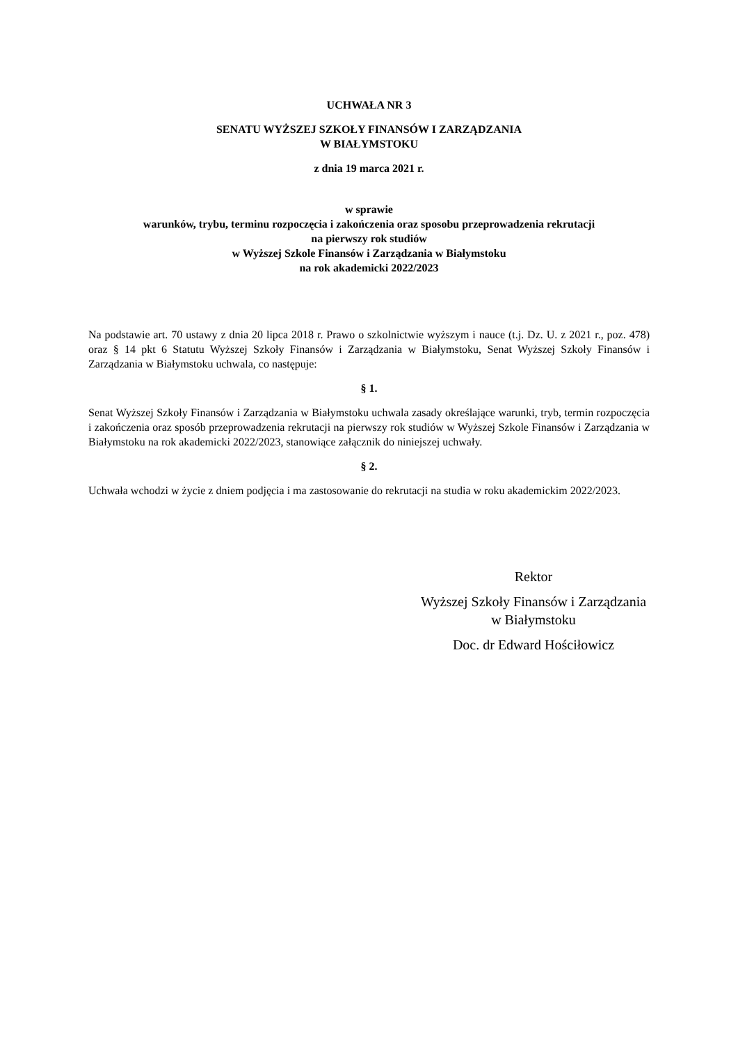UCHWAŁA NR 3
SENATU WYŻSZEJ SZKOŁY FINANSÓW I ZARZĄDZANIA
W BIAŁYMSTOKU
z dnia 19 marca 2021 r.
w sprawie
warunków, trybu, terminu rozpoczęcia i zakończenia oraz sposobu przeprowadzenia rekrutacji
na pierwszy rok studiów
w Wyższej Szkole Finansów i Zarządzania w Białymstoku
na rok akademicki 2022/2023
Na podstawie art. 70 ustawy z dnia 20 lipca 2018 r. Prawo o szkolnictwie wyższym i nauce (t.j. Dz. U. z 2021 r., poz. 478) oraz § 14 pkt 6 Statutu Wyższej Szkoły Finansów i Zarządzania w Białymstoku, Senat Wyższej Szkoły Finansów i Zarządzania w Białymstoku uchwala, co następuje:
§ 1.
Senat Wyższej Szkoły Finansów i Zarządzania w Białymstoku uchwala zasady określające warunki, tryb, termin rozpoczęcia i zakończenia oraz sposób przeprowadzenia rekrutacji na pierwszy rok studiów w Wyższej Szkole Finansów i Zarządzania w Białymstoku na rok akademicki 2022/2023, stanowiące załącznik do niniejszej uchwały.
§ 2.
Uchwała wchodzi w życie z dniem podjęcia i ma zastosowanie do rekrutacji na studia w roku akademickim 2022/2023.
Rektor
Wyższej Szkoły Finansów i Zarządzania
w Białymstoku
Doc. dr Edward Hościłowicz